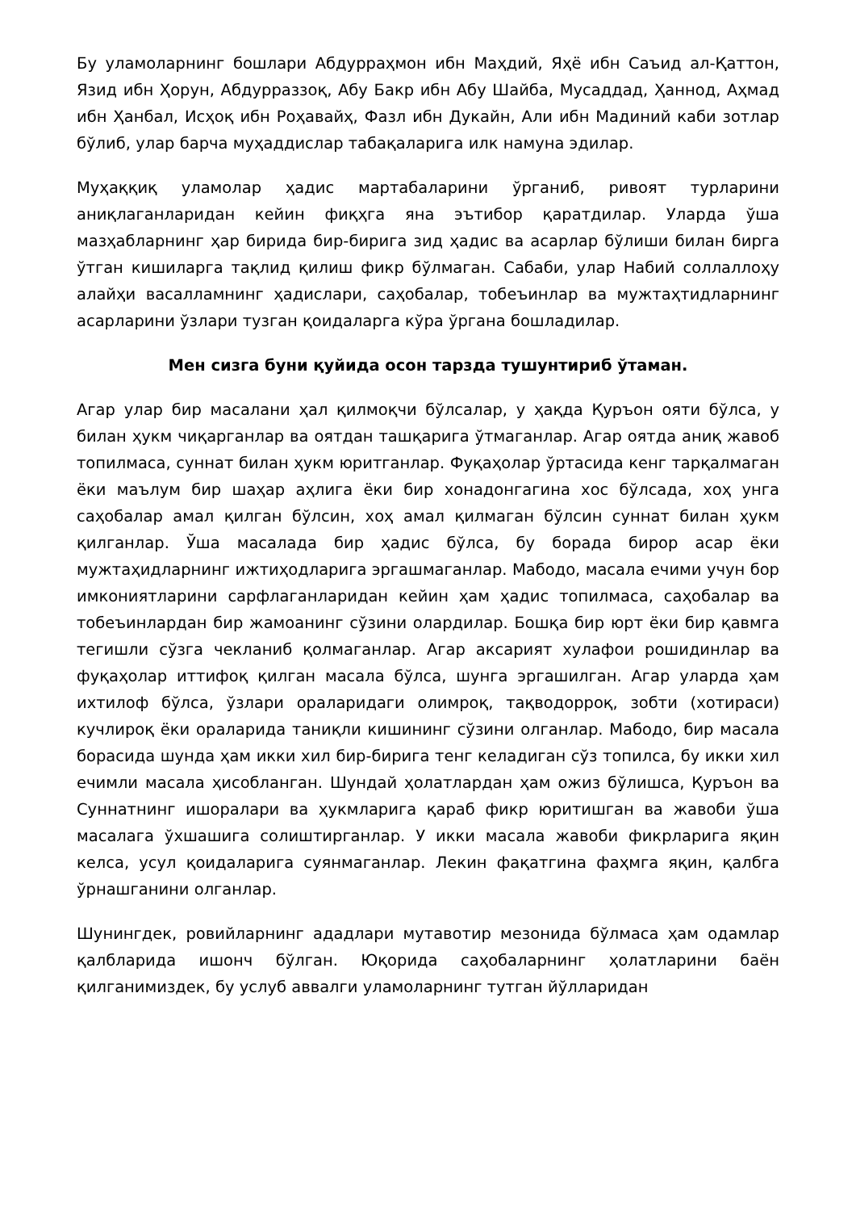Бу уламоларнинг бошлари Абдурраҳмон ибн Маҳдий, Яҳё ибн Саъид ал-Қаттон, Язид ибн Ҳорун, Абдурраззоқ, Абу Бакр ибн Абу Шайба, Мусаддад, Ҳаннод, Аҳмад ибн Ҳанбал, Исҳоқ ибн Роҳавайҳ, Фазл ибн Дукайн, Али ибн Мадиний каби зотлар бўлиб, улар барча муҳаддислар табақаларига илк намуна эдилар.
Муҳаққиқ уламолар ҳадис мартабаларини ўрганиб, ривоят турларини аниқлаганларидан кейин фиқҳга яна эътибор қаратдилар. Уларда ўша мазҳабларнинг ҳар бирида бир-бирига зид ҳадис ва асарлар бўлиши билан бирга ўтган кишиларга тақлид қилиш фикр бўлмаган. Сабаби, улар Набий соллаллоҳу алайҳи васалламнинг ҳадислари, саҳобалар, тобеъинлар ва мужтаҳтидларнинг асарларини ўзлари тузган қоидаларга кўра ўргана бошладилар.
Мен сизга буни қуйида осон тарзда тушунтириб ўтаман.
Агар улар бир масалани ҳал қилмоқчи бўлсалар, у ҳақда Қуръон ояти бўлса, у билан ҳукм чиқарганлар ва оятдан ташқарига ўтмаганлар. Агар оятда аниқ жавоб топилмаса, суннат билан ҳукм юритганлар. Фуқаҳолар ўртасида кенг тарқалмаган ёки маълум бир шаҳар аҳлига ёки бир хонадонгагина хос бўлсада, хоҳ унга саҳобалар амал қилган бўлсин, хоҳ амал қилмаган бўлсин суннат билан ҳукм қилганлар. Ўша масалада бир ҳадис бўлса, бу борада бирор асар ёки мужтаҳидларнинг ижтиҳодларига эргашмаганлар. Мабодо, масала ечими учун бор имкониятларини сарфлаганларидан кейин ҳам ҳадис топилмаса, саҳобалар ва тобеъинлардан бир жамоанинг сўзини олардилар. Бошқа бир юрт ёки бир қавмга тегишли сўзга чекланиб қолмаганлар. Агар аксарият хулафои рошидинлар ва фуқаҳолар иттифоқ қилган масала бўлса, шунга эргашилган. Агар уларда ҳам ихтилоф бўлса, ўзлари ораларидаги олимроқ, тақводорроқ, зобти (хотираси) кучлироқ ёки ораларида таниқли кишининг сўзини олганлар. Мабодо, бир масала борасида шунда ҳам икки хил бир-бирига тенг келадиган сўз топилса, бу икки хил ечимли масала ҳисобланган. Шундай ҳолатлардан ҳам ожиз бўлишса, Қуръон ва Суннатнинг ишоралари ва ҳукмларига қараб фикр юритишган ва жавоби ўша масалага ўхшашига солиштирганлар. У икки масала жавоби фикрларига яқин келса, усул қоидаларига суянмаганлар. Лекин фақатгина фаҳмга яқин, қалбга ўрнашганини олганлар.
Шунингдек, ровийларнинг ададлари мутавотир мезонида бўлмаса ҳам одамлар қалбларида ишонч бўлган. Юқорида саҳобаларнинг ҳолатларини баён қилганимиздек, бу услуб аввалги уламоларнинг тутган йўлларидан